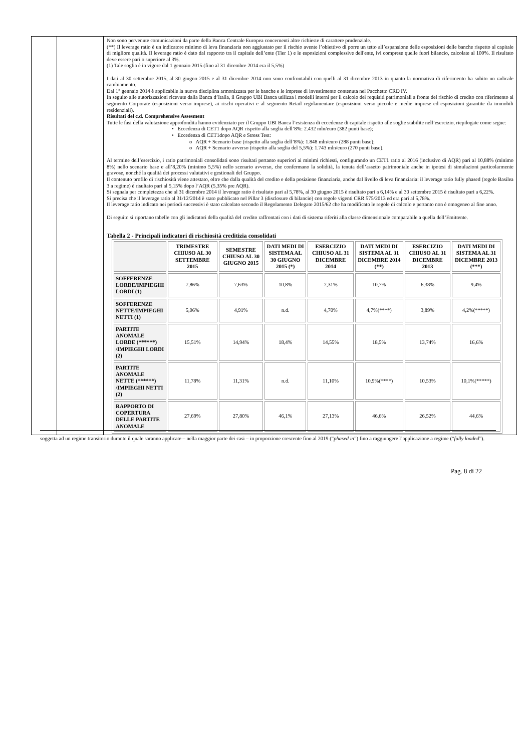| | | Non sono pervenute comunicazioni da parte della Banca Centrale Europea concernenti altre richieste di carattere prudenziale. (**) Il leverage ratio è un indicatore minimo di leva finanziaria non aggiustato per il rischio avente l’obiettivo di porre un tetto all’espansione delle esposizioni delle banche rispetto al capitale di migliore qualità. Il leverage ratio è dato dal rapporto tra il capitale dell’ente (Tier 1) e le esposizioni complessive dell'ente, ivi comprese quelle fuori bilancio, calcolate al 100%. Il risultato deve essere pari o superiore al 3%. (1) Tale soglia è in vigore dal 1 gennaio 2015 (fino al 31 dicembre 2014 era il 5,5%) I dati al 30 settembre 2015, al 30 giugno 2015 e al 31 dicembre 2014 non sono confrontabili con quelli al 31 dicembre 2013 in quanto la normativa di riferimento ha subito un radicale cambiamento. Dal 1° gennaio 2014 è applicabile la nuova disciplina armonizzata per le banche e le imprese di investimento contenuta nel Pacchetto CRD IV. In seguito alle autorizzazioni ricevute dalla Banca d’Italia, il Gruppo UBI Banca utilizza i modelli interni per il calcolo dei requisiti patrimoniali a fronte del rischio di credito con riferimento al segmento Corporate (esposizioni verso imprese), ai rischi operativi e al segmento Retail regolamentare (esposizioni verso piccole e medie imprese ed esposizioni garantite da immobili residenziali). Risultati del c.d. Comprehensive Assesment Tutte le fasi della valutazione approfondita hanno evidenziato per il Gruppo UBI Banca l’esistenza di eccedenze di capitale rispetto alle soglie stabilite nell’esercizio, riepilogate come segue: • Eccedenza di CET1 dopo AQR rispetto alla soglia dell’8%: 2.432 mln/euro (382 punti base); • Eccedenza di CET1dopo AQR e Stress Test: o AQR + Scenario base (rispetto alla soglia dell’8%): 1.848 mln/euro (288 punti base); o AQR + Scenario avverso (rispetto alla soglia del 5,5%): 1.743 mln/euro (270 punti base). Al termine dell’esercizio, i ratio patrimoniali consolidati sono risultati pertanto superiori ai minimi richiesti, configurando un CET1 ratio al 2016 (inclusivo di AQR) pari al 10,88% (minimo 8%) nello scenario base e all’8,20% (minimo 5,5%) nello scenario avverso, che confermano la solidità, la tenuta dell’assetto patrimoniale anche in ipotesi di simulazioni particolarmente gravose, nonché la qualità dei processi valutativi e gestionali del Gruppo. Il contenuto profilo di rischiosità viene attestato, oltre che dalla qualità del credito e della posizione finanziaria, anche dal livello di leva finanziaria: il leverage ratio fully phased (regole Basilea 3 a regime) è risultato pari al 5,15% dopo l’AQR (5,35% pre AQR). Si segnala per completezza che al 31 dicembre 2014 il leverage ratio è risultato pari al 5,78%, al 30 giugno 2015 è risultato pari a 6,14% e al 30 settembre 2015 è risultato pari a 6,22%. Si precisa che il leverage ratio al 31/12/2014 è stato pubblicato nel Pillar 3 (disclosure di bilancio) con regole vigenti CRR 575/2013 ed era pari al 5,78%. Il leverage ratio indicato nei periodi successivi è stato calcolato secondo il Regolamento Delegato 2015/62 che ha modificato le regole di calcolo e pertanto non è omogeneo al fine anno. Di seguito si riportano tabelle con gli indicatori della qualità del credito raffrontati con i dati di sistema riferiti alla classe dimensionale comparabile a quella dell’Emittente. Tabella 2 - Principali indicatori di rischiosità creditizia consolidati / / TRIMESTRE CHIUSO AL 30 SETTEMBRE 2015 / SEMESTRE CHIUSO AL 30 GIUGNO 2015 / DATI MEDI DI SISTEMA AL 30 GIUGNO 2015 (*) / ESERCIZIO CHIUSO AL 31 DICEMBRE 2014 / DATI MEDI DI SISTEMA AL 31 DICEMBRE 2014 (**) / ESERCIZIO CHIUSO AL 31 DICEMBRE 2013 / DATI MEDI DI SISTEMA AL 31 DICEMBRE 2013 (***) / / --- / --- / --- / --- / --- / --- / --- / --- / / SOFFERENZE LORDE/IMPIEGHI LORDI (1) / 7,86% / 7,63% / 10,8% / 7,31% / 10,7% / 6,38% / 9,4% / / SOFFERENZE NETTE/IMPIEGHI NETTI (1) / 5,06% / 4,91% / n.d. / 4,70% / 4,7%(****) / 3,89% / 4,2%(*****) / / PARTITE ANOMALE LORDE (******) /IMPIEGHI LORDI (2) / 15,51% / 14,94% / 18,4% / 14,55% / 18,5% / 13,74% / 16,6% / / PARTITE ANOMALE NETTE (******) /IMPIEGHI NETTI (2) / 11,78% / 11,31% / n.d. / 11,10% / 10,9%(****) / 10,53% / 10,1%(*****) / / RAPPORTO DI COPERTURA DELLE PARTITE ANOMALE / 27,69% / 27,80% / 46,1% / 27,13% / 46,6% / 26,52% / 44,6% / |
soggetta ad un regime transitorio durante il quale saranno applicate – nella maggior parte dei casi – in proporzione crescente fino al 2019 (“phased in”) fino a raggiungere l’applicazione a regime (“fully loaded”).
Pag. 8 di 22